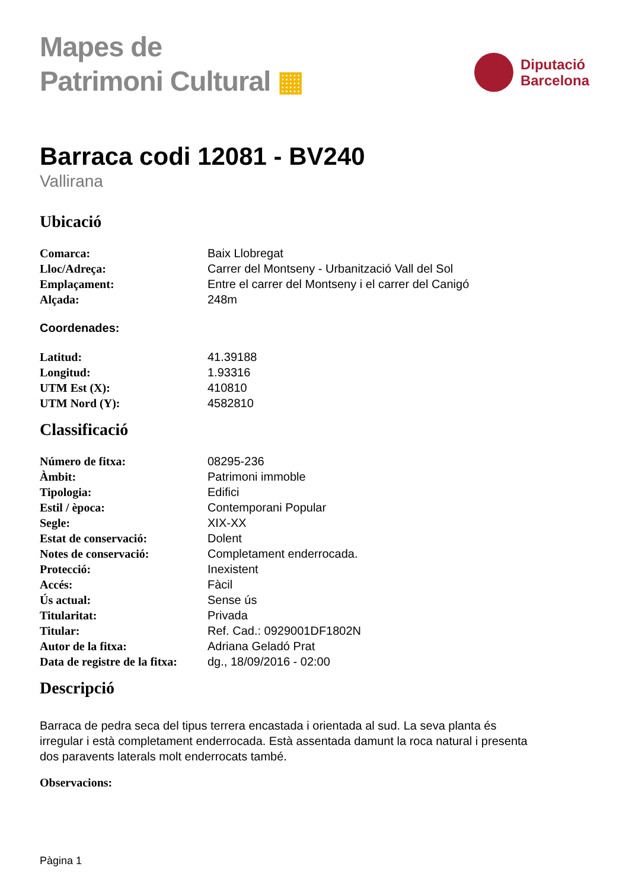Mapes de
Patrimoni Cultural ▦
Diputació
Barcelona
Barraca codi 12081 - BV240
Vallirana
Ubicació
| Comarca: | Baix Llobregat |
| Lloc/Adreça: | Carrer del Montseny - Urbanització Vall del Sol |
| Emplaçament: | Entre el carrer del Montseny i el carrer del Canigó |
| Alçada: | 248m |
Coordenades:
| Latitud: | 41.39188 |
| Longitud: | 1.93316 |
| UTM Est (X): | 410810 |
| UTM Nord (Y): | 4582810 |
Classificació
| Número de fitxa: | 08295-236 |
| Àmbit: | Patrimoni immoble |
| Tipologia: | Edifici |
| Estil / època: | Contemporani Popular |
| Segle: | XIX-XX |
| Estat de conservació: | Dolent |
| Notes de conservació: | Completament enderrocada. |
| Protecció: | Inexistent |
| Accés: | Fàcil |
| Ús actual: | Sense ús |
| Titularitat: | Privada |
| Titular: | Ref. Cad.: 0929001DF1802N |
| Autor de la fitxa: | Adriana Geladó Prat |
| Data de registre de la fitxa: | dg., 18/09/2016 - 02:00 |
Descripció
Barraca de pedra seca del tipus terrera encastada i orientada al sud. La seva planta és irregular i està completament enderrocada. Està assentada damunt la roca natural i presenta dos paravents laterals molt enderrocats també.
Observacions:
Pàgina 1